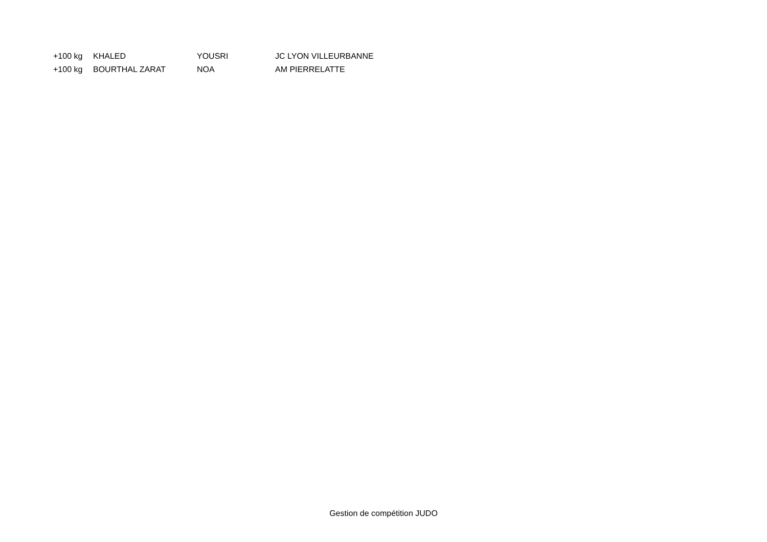| +100 kg | KHALED | YOUSRI | JC LYON VILLEURBANNE |
| +100 kg | BOURTHAL ZARAT | NOA | AM PIERRELATTE |
Gestion de compétition JUDO